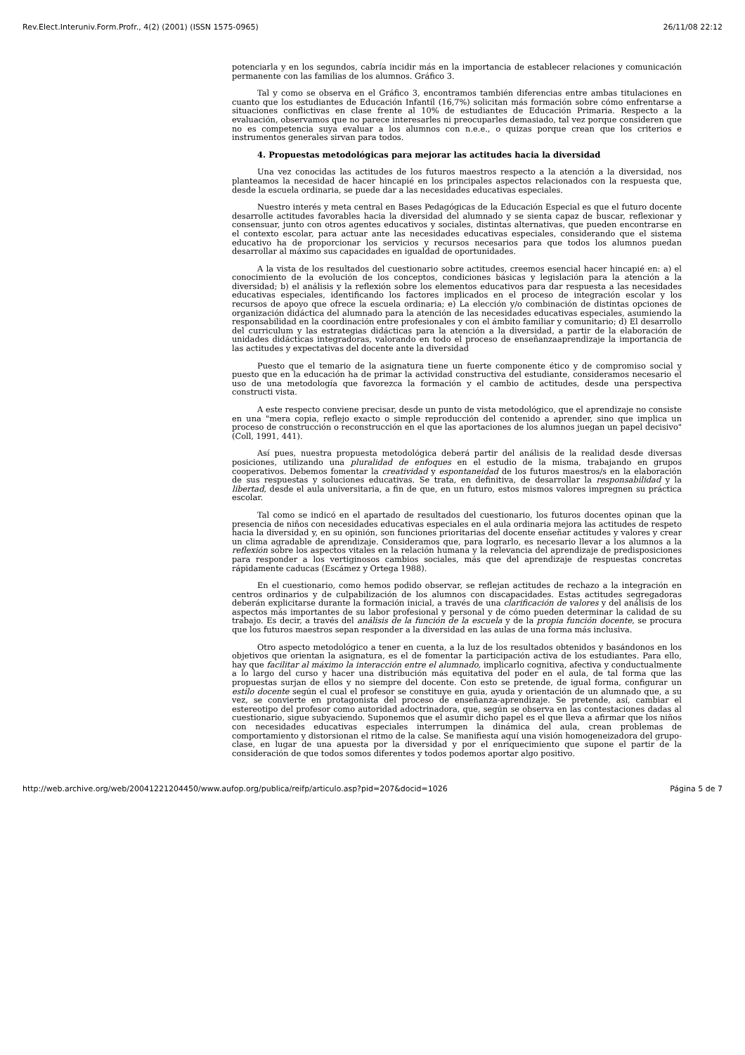Rev.Elect.Interuniv.Form.Profr., 4(2) (2001) (ISSN 1575-0965) 26/11/08 22:12
potenciarla y en los segundos, cabría incidir más en la importancia de establecer relaciones y comunicación permanente con las familias de los alumnos. Gráfico 3.
Tal y como se observa en el Gráfico 3, encontramos también diferencias entre ambas titulaciones en cuanto que los estudiantes de Educación Infantil (16,7%) solicitan más formación sobre cómo enfrentarse a situaciones conflictivas en clase frente al 10% de estudiantes de Educación Primaria. Respecto a la evaluación, observamos que no parece interesarles ni preocuparles demasiado, tal vez porque consideren que no es competencia suya evaluar a los alumnos con n.e.e., o quizas porque crean que los criterios e instrumentos generales sirvan para todos.
4. Propuestas metodológicas para mejorar las actitudes hacia la diversidad
Una vez conocidas las actitudes de los futuros maestros respecto a la atención a la diversidad, nos planteamos la necesidad de hacer hincapié en los principales aspectos relacionados con la respuesta que, desde la escuela ordinaria, se puede dar a las necesidades educativas especiales.
Nuestro interés y meta central en Bases Pedagógicas de la Educación Especial es que el futuro docente desarrolle actitudes favorables hacia la diversidad del alumnado y se sienta capaz de buscar, reflexionar y consensuar, junto con otros agentes educativos y sociales, distintas alternativas, que pueden encontrarse en el contexto escolar, para actuar ante las necesidades educativas especiales, considerando que el sistema educativo ha de proporcionar los servicios y recursos necesarios para que todos los alumnos puedan desarrollar al máximo sus capacidades en igualdad de oportunidades.
A la vista de los resultados del cuestionario sobre actitudes, creemos esencial hacer hincapié en: a) el conocimiento de la evolución de los conceptos, condiciones básicas y legislación para la atención a la diversidad; b) el análisis y la reflexión sobre los elementos educativos para dar respuesta a las necesidades educativas especiales, identificando los factores implicados en el proceso de integración escolar y los recursos de apoyo que ofrece la escuela ordinaria; e) La elección y/o combinación de distintas opciones de organización didáctica del alumnado para la atención de las necesidades educativas especiales, asumiendo la responsabilidad en la coordinación entre profesionales y con el ámbito familiar y comunitario; d) El desarrollo del curriculum y las estrategias didácticas para la atención a la diversidad, a partir de la elaboración de unidades didácticas integradoras, valorando en todo el proceso de enseñanzaaprendizaje la importancia de las actitudes y expectativas del docente ante la diversidad
Puesto que el temario de la asignatura tiene un fuerte componente ético y de compromiso social y puesto que en la educación ha de primar la actividad constructiva del estudiante, consideramos necesario el uso de una metodología que favorezca la formación y el cambio de actitudes, desde una perspectiva constructi vista.
A este respecto conviene precisar, desde un punto de vista metodológico, que el aprendizaje no consiste en una "mera copia, reflejo exacto o simple reproducción del contenido a aprender, sino que implica un proceso de construcción o reconstrucción en el que las aportaciones de los alumnos juegan un papel decisivo" (Coll, 1991, 441).
Así pues, nuestra propuesta metodológica deberá partir del análisis de la realidad desde diversas posiciones, utilizando una pluralidad de enfoques en el estudio de la misma, trabajando en grupos cooperativos. Debemos fomentar la creatividad y espontaneidad de los futuros maestros/s en la elaboración de sus respuestas y soluciones educativas. Se trata, en definitiva, de desarrollar la responsabilidad y la libertad, desde el aula universitaria, a fin de que, en un futuro, estos mismos valores impregnen su práctica escolar.
Tal como se indicó en el apartado de resultados del cuestionario, los futuros docentes opinan que la presencia de niños con necesidades educativas especiales en el aula ordinaria mejora las actitudes de respeto hacia la diversidad y, en su opinión, son funciones prioritarias del docente enseñar actitudes y valores y crear un clima agradable de aprendizaje. Consideramos que, para lograrlo, es necesario llevar a los alumnos a la reflexión sobre los aspectos vitales en la relación humana y la relevancia del aprendizaje de predisposiciones para responder a los vertiginosos cambios sociales, más que del aprendizaje de respuestas concretas rápidamente caducas (Escámez y Ortega 1988).
En el cuestionario, como hemos podido observar, se reflejan actitudes de rechazo a la integración en centros ordinarios y de culpabilización de los alumnos con discapacidades. Estas actitudes segregadoras deberán explicitarse durante la formación inicial, a través de una clarificación de valores y del análisis de los aspectos más importantes de su labor profesional y personal y de cómo pueden determinar la calidad de su trabajo. Es decir, a través del análisis de la función de la escuela y de la propia función docente, se procura que los futuros maestros sepan responder a la diversidad en las aulas de una forma más inclusiva.
Otro aspecto metodológico a tener en cuenta, a la luz de los resultados obtenidos y basándonos en los objetivos que orientan la asignatura, es el de fomentar la participación activa de los estudiantes. Para ello, hay que facilitar al máximo la interacción entre el alumnado, implicarlo cognitiva, afectiva y conductualmente a lo largo del curso y hacer una distribución más equitativa del poder en el aula, de tal forma que las propuestas surjan de ellos y no siempre del docente. Con esto se pretende, de igual forma, configurar un estilo docente según el cual el profesor se constituye en guia, ayuda y orientación de un alumnado que, a su vez, se convierte en protagonista del proceso de enseñanza-aprendizaje. Se pretende, así, cambiar el estereotipo del profesor como autoridad adoctrinadora, que, según se observa en las contestaciones dadas al cuestionario, sigue subyaciendo. Suponemos que el asumir dicho papel es el que lleva a afirmar que los niños con necesidades educativas especiales interrumpen la dinámica del aula, crean problemas de comportamiento y distorsionan el ritmo de la calse. Se manifiesta aquí una visión homogeneizadora del grupo-clase, en lugar de una apuesta por la diversidad y por el enriquecimiento que supone el partir de la consideración de que todos somos diferentes y todos podemos aportar algo positivo.
http://web.archive.org/web/20041221204450/www.aufop.org/publica/reifp/articulo.asp?pid=207&docid=1026 Página 5 de 7